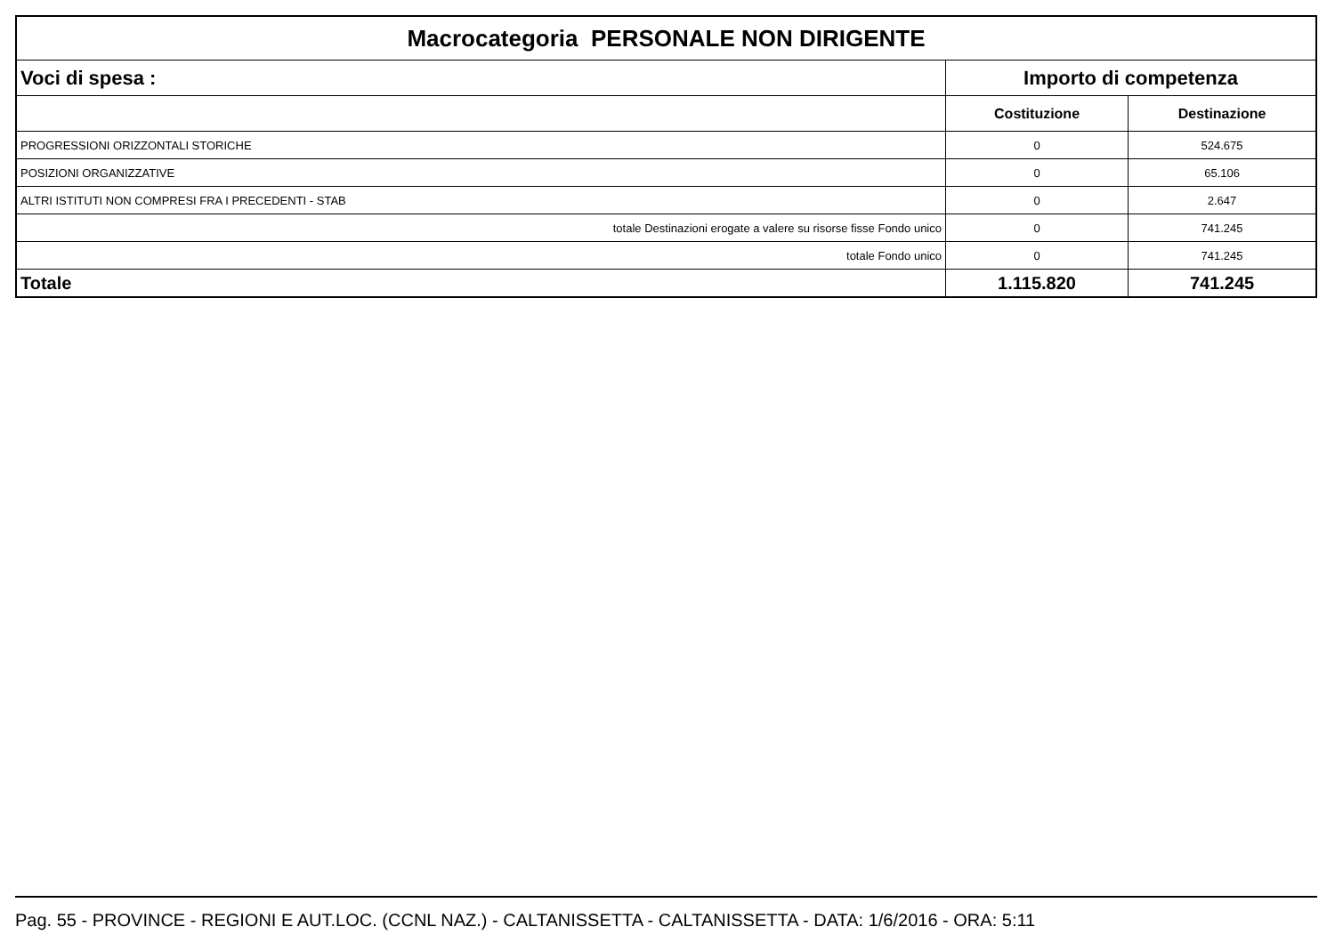| Macrocategoria PERSONALE NON DIRIGENTE | | |
| --- | --- | --- |
| Voci di spesa : | Importo di competenza | |
| | Costituzione | Destinazione |
| PROGRESSIONI ORIZZONTALI STORICHE | 0 | 524.675 |
| POSIZIONI ORGANIZZATIVE | 0 | 65.106 |
| ALTRI ISTITUTI NON COMPRESI FRA I PRECEDENTI - STAB | 0 | 2.647 |
| totale Destinazioni erogate a valere su risorse fisse Fondo unico | 0 | 741.245 |
| totale Fondo unico | 0 | 741.245 |
| Totale | 1.115.820 | 741.245 |
Pag. 55 - PROVINCE - REGIONI E AUT.LOC. (CCNL NAZ.) - CALTANISSETTA - CALTANISSETTA - DATA: 1/6/2016 - ORA: 5:11